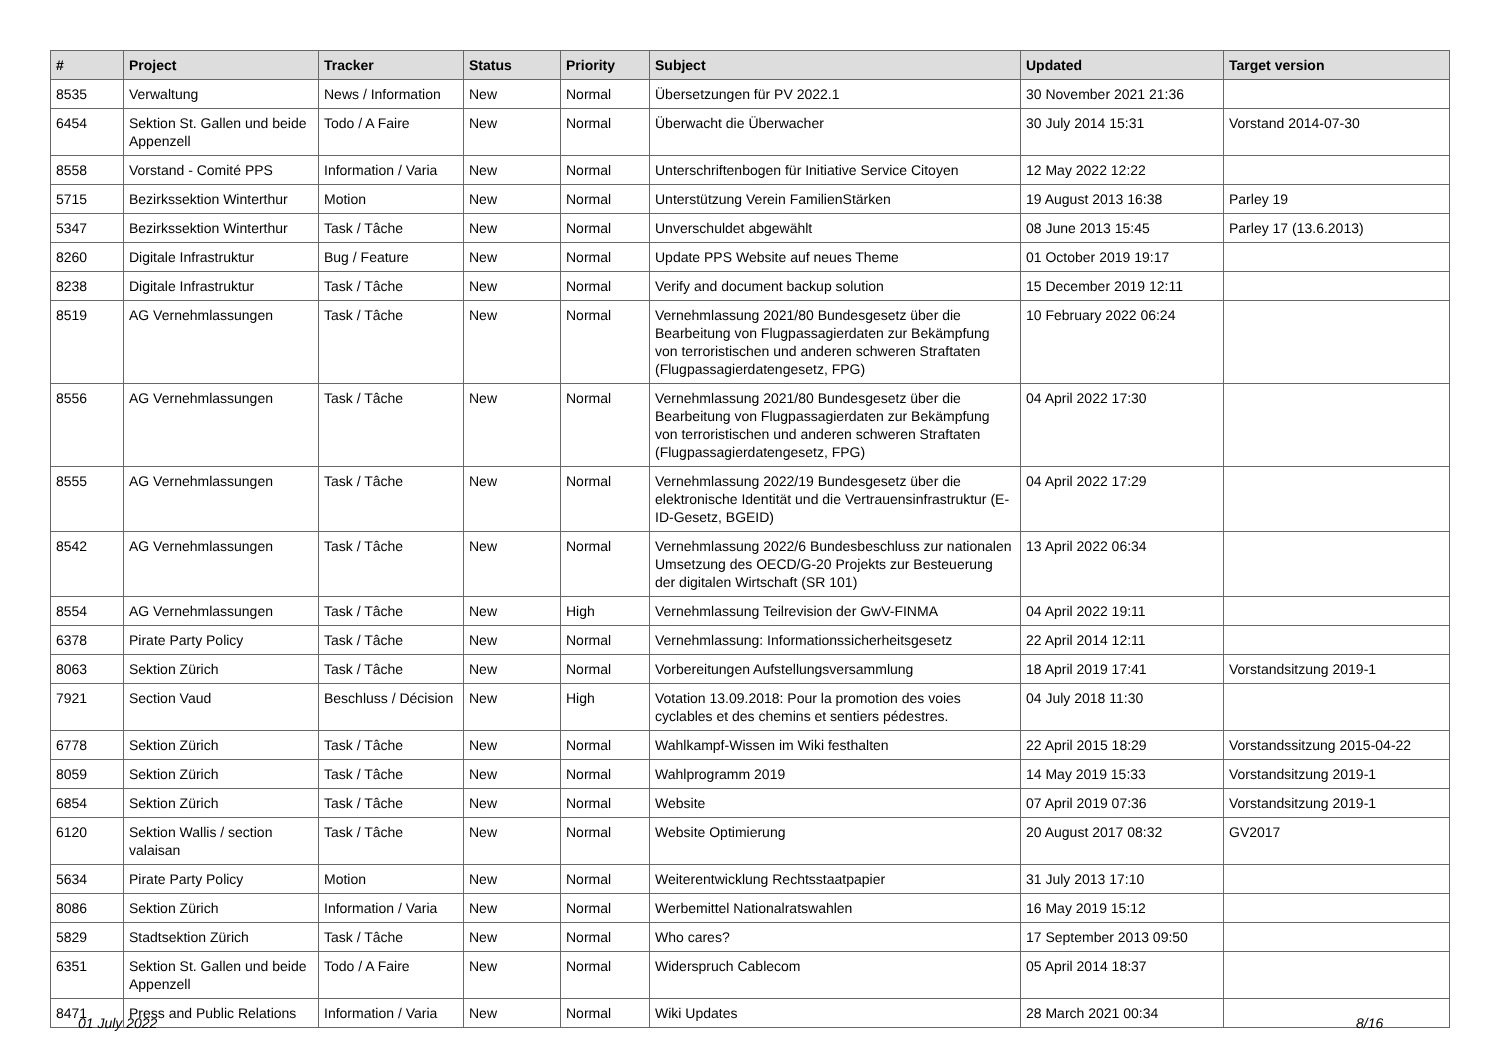| # | Project | Tracker | Status | Priority | Subject | Updated | Target version |
| --- | --- | --- | --- | --- | --- | --- | --- |
| 8535 | Verwaltung | News / Information | New | Normal | Übersetzungen für PV 2022.1 | 30 November 2021 21:36 | |
| 6454 | Sektion St. Gallen und beide Appenzell | Todo / A Faire | New | Normal | Überwacht die Überwacher | 30 July 2014 15:31 | Vorstand 2014-07-30 |
| 8558 | Vorstand - Comité PPS | Information / Varia | New | Normal | Unterschriftenbogen für Initiative Service Citoyen | 12 May 2022 12:22 | |
| 5715 | Bezirkssektion Winterthur | Motion | New | Normal | Unterstützung Verein FamilienStärken | 19 August 2013 16:38 | Parley 19 |
| 5347 | Bezirkssektion Winterthur | Task / Tâche | New | Normal | Unverschuldet abgewählt | 08 June 2013 15:45 | Parley 17 (13.6.2013) |
| 8260 | Digitale Infrastruktur | Bug / Feature | New | Normal | Update PPS Website auf neues Theme | 01 October 2019 19:17 | |
| 8238 | Digitale Infrastruktur | Task / Tâche | New | Normal | Verify and document backup solution | 15 December 2019 12:11 | |
| 8519 | AG Vernehmlassungen | Task / Tâche | New | Normal | Vernehmlassung 2021/80 Bundesgesetz über die Bearbeitung von Flugpassagierdaten zur Bekämpfung von terroristischen und anderen schweren Straftaten (Flugpassagierdatengesetz, FPG) | 10 February 2022 06:24 | |
| 8556 | AG Vernehmlassungen | Task / Tâche | New | Normal | Vernehmlassung 2021/80 Bundesgesetz über die Bearbeitung von Flugpassagierdaten zur Bekämpfung von terroristischen und anderen schweren Straftaten (Flugpassagierdatengesetz, FPG) | 04 April 2022 17:30 | |
| 8555 | AG Vernehmlassungen | Task / Tâche | New | Normal | Vernehmlassung 2022/19 Bundesgesetz über die elektronische Identität und die Vertrauensinfrastruktur (E-ID-Gesetz, BGEID) | 04 April 2022 17:29 | |
| 8542 | AG Vernehmlassungen | Task / Tâche | New | Normal | Vernehmlassung 2022/6 Bundesbeschluss zur nationalen Umsetzung des OECD/G-20 Projekts zur Besteuerung der digitalen Wirtschaft (SR 101) | 13 April 2022 06:34 | |
| 8554 | AG Vernehmlassungen | Task / Tâche | New | High | Vernehmlassung Teilrevision der GwV-FINMA | 04 April 2022 19:11 | |
| 6378 | Pirate Party Policy | Task / Tâche | New | Normal | Vernehmlassung: Informationssicherheitsgesetz | 22 April 2014 12:11 | |
| 8063 | Sektion Zürich | Task / Tâche | New | Normal | Vorbereitungen Aufstellungsversammlung | 18 April 2019 17:41 | Vorstandsitzung 2019-1 |
| 7921 | Section Vaud | Beschluss / Décision | New | High | Votation 13.09.2018: Pour la promotion des voies cyclables et des chemins et sentiers pédestres. | 04 July 2018 11:30 | |
| 6778 | Sektion Zürich | Task / Tâche | New | Normal | Wahlkampf-Wissen im Wiki festhalten | 22 April 2015 18:29 | Vorstandssitzung 2015-04-22 |
| 8059 | Sektion Zürich | Task / Tâche | New | Normal | Wahlprogramm 2019 | 14 May 2019 15:33 | Vorstandsitzung 2019-1 |
| 6854 | Sektion Zürich | Task / Tâche | New | Normal | Website | 07 April 2019 07:36 | Vorstandsitzung 2019-1 |
| 6120 | Sektion Wallis / section valaisan | Task / Tâche | New | Normal | Website Optimierung | 20 August 2017 08:32 | GV2017 |
| 5634 | Pirate Party Policy | Motion | New | Normal | Weiterentwicklung Rechtsstaatpapier | 31 July 2013 17:10 | |
| 8086 | Sektion Zürich | Information / Varia | New | Normal | Werbemittel Nationalratswahlen | 16 May 2019 15:12 | |
| 5829 | Stadtsektion Zürich | Task / Tâche | New | Normal | Who cares? | 17 September 2013 09:50 | |
| 6351 | Sektion St. Gallen und beide Appenzell | Todo / A Faire | New | Normal | Widerspruch Cablecom | 05 April 2014 18:37 | |
| 8471 | Press and Public Relations | Information / Varia | New | Normal | Wiki Updates | 28 March 2021 00:34 | |
01 July 2022 8/16